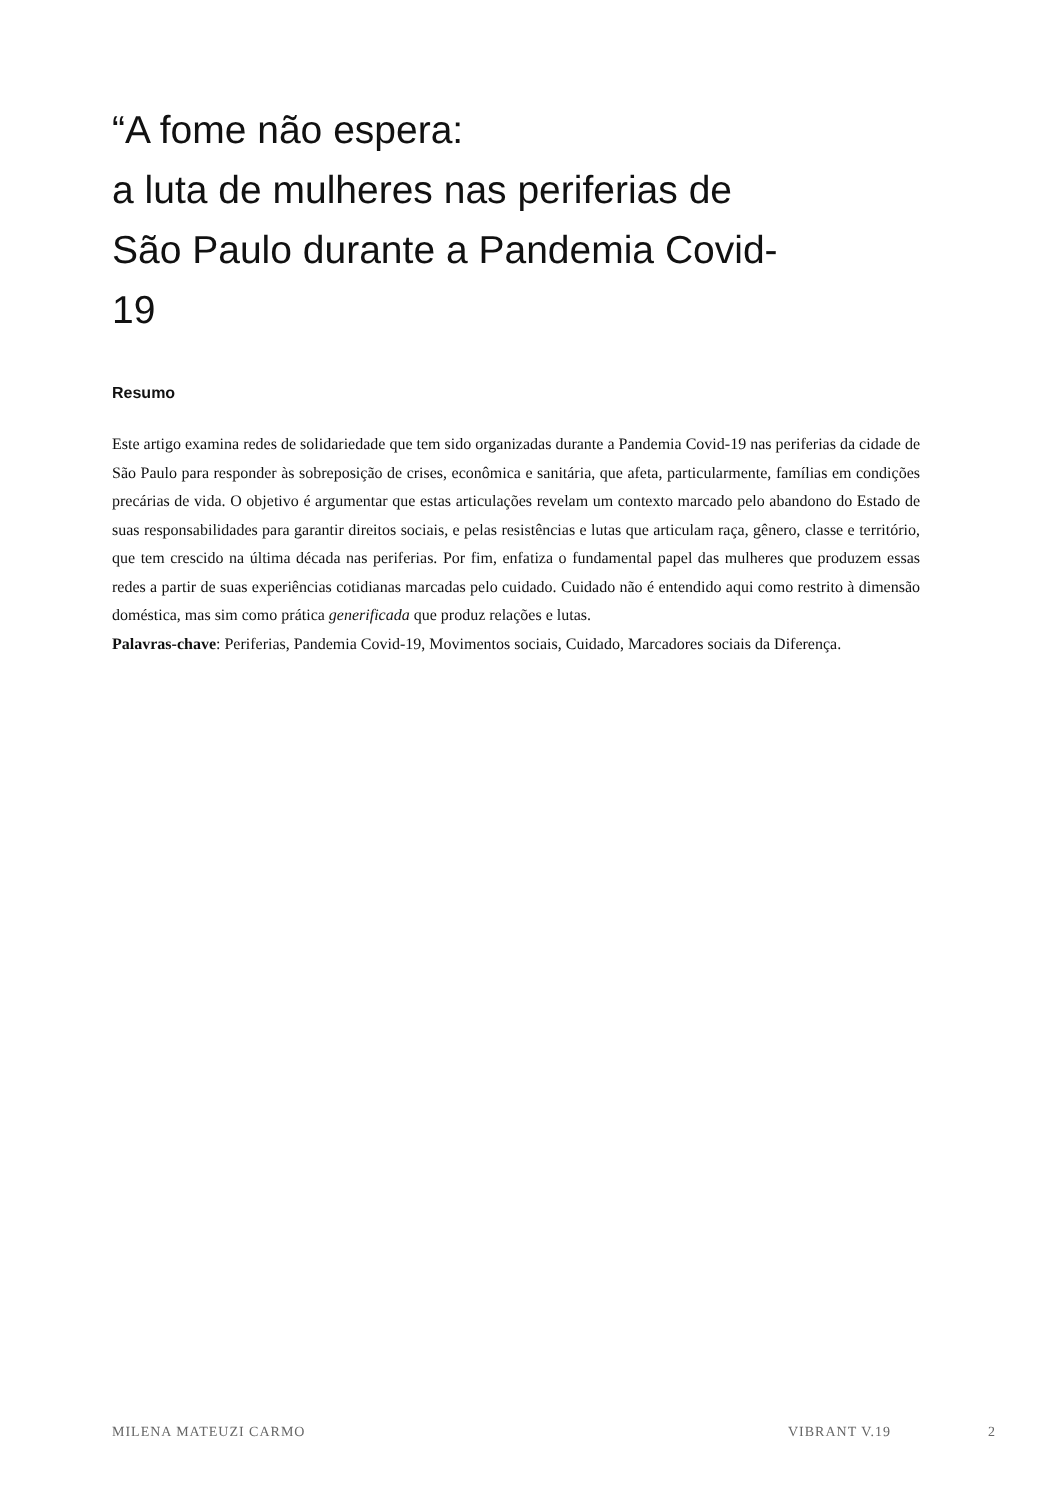“A fome não espera:
a luta de mulheres nas periferias de São Paulo durante a Pandemia Covid-19
Resumo
Este artigo examina redes de solidariedade que tem sido organizadas durante a Pandemia Covid-19 nas periferias da cidade de São Paulo para responder às sobreposição de crises, econômica e sanitária, que afeta, particularmente, famílias em condições precárias de vida. O objetivo é argumentar que estas articulações revelam um contexto marcado pelo abandono do Estado de suas responsabilidades para garantir direitos sociais, e pelas resistências e lutas que articulam raça, gênero, classe e território, que tem crescido na última década nas periferias. Por fim, enfatiza o fundamental papel das mulheres que produzem essas redes a partir de suas experiências cotidianas marcadas pelo cuidado. Cuidado não é entendido aqui como restrito à dimensão doméstica, mas sim como prática generificada que produz relações e lutas.
Palavras-chave: Periferias, Pandemia Covid-19, Movimentos sociais, Cuidado, Marcadores sociais da Diferença.
MILENA MATEUZI CARMO VIBRANT V.19 2